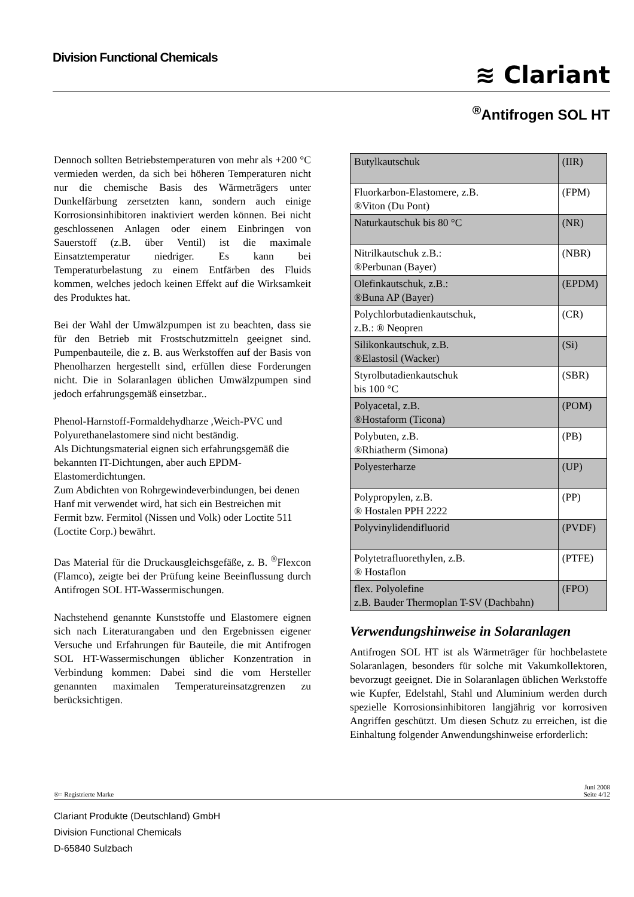Division Functional Chemicals
≋ Clariant
<sup>®</sup>Antifrogen SOL HT
Dennoch sollten Betriebstemperaturen von mehr als +200 °C vermieden werden, da sich bei höheren Temperaturen nicht nur die chemische Basis des Wärmeträgers unter Dunkelfärbung zersetzten kann, sondern auch einige Korrosionsinhibitoren inaktiviert werden können. Bei nicht geschlossenen Anlagen oder einem Einbringen von Sauerstoff (z.B. über Ventil) ist die maximale Einsatztemperatur niedriger. Es kann bei Temperaturbelastung zu einem Entfärben des Fluids kommen, welches jedoch keinen Effekt auf die Wirksamkeit des Produktes hat.
Bei der Wahl der Umwälzpumpen ist zu beachten, dass sie für den Betrieb mit Frostschutzmitteln geeignet sind. Pumpenbauteile, die z. B. aus Werkstoffen auf der Basis von Phenolharzen hergestellt sind, erfüllen diese Forderungen nicht. Die in Solaranlagen üblichen Umwälzpumpen sind jedoch erfahrungsgemäß einsetzbar..
Phenol-Harnstoff-Formaldehydharze ,Weich-PVC und Polyurethanelastomere sind nicht beständig.
Als Dichtungsmaterial eignen sich erfahrungsgemäß die bekannten IT-Dichtungen, aber auch EPDM-Elastomerdichtungen.
Zum Abdichten von Rohrgewindeverbindungen, bei denen Hanf mit verwendet wird, hat sich ein Bestreichen mit Fermit bzw. Fermitol (Nissen und Volk) oder Loctite 511 (Loctite Corp.) bewährt.
Das Material für die Druckausgleichsgefäße, z. B. <sup>®</sup>Flexcon (Flamco), zeigte bei der Prüfung keine Beeinflussung durch Antifrogen SOL HT-Wassermischungen.
Nachstehend genannte Kunststoffe und Elastomere eignen sich nach Literaturangaben und den Ergebnissen eigener Versuche und Erfahrungen für Bauteile, die mit Antifrogen SOL HT-Wassermischungen üblicher Konzentration in Verbindung kommen: Dabei sind die vom Hersteller genannten maximalen Temperatureinsatzgrenzen zu berücksichtigen.
| Butylkautschuk | (IIR) |
| Fluorkarbon-Elastomere, z.B. ®Viton (Du Pont) | (FPM) |
| Naturkautschuk bis 80 °C | (NR) |
| Nitrilkautschuk z.B.: ®Perbunan (Bayer) | (NBR) |
| Olefinkautschuk, z.B.: ®Buna AP (Bayer) | (EPDM) |
| Polychlorbutadienkautschuk, z.B.: ® Neopren | (CR) |
| Silikonkautschuk, z.B. ®Elastosil (Wacker) | (Si) |
| Styrolbutadienkautschuk bis 100 °C | (SBR) |
| Polyacetal, z.B. ®Hostaform (Ticona) | (POM) |
| Polybuten, z.B. ®Rhiatherm (Simona) | (PB) |
| Polyesterharze | (UP) |
| Polypropylen, z.B. ® Hostalen PPH 2222 | (PP) |
| Polyvinylidendifluorid | (PVDF) |
| Polytetrafluorethylen, z.B. ® Hostaflon | (PTFE) |
| flex. Polyolefine z.B. Bauder Thermoplan T-SV (Dachbahn) | (FPO) |
Verwendungshinweise in Solaranlagen
Antifrogen SOL HT ist als Wärmeträger für hochbelastete Solaranlagen, besonders für solche mit Vakumkollektoren, bevorzugt geeignet. Die in Solaranlagen üblichen Werkstoffe wie Kupfer, Edelstahl, Stahl und Aluminium werden durch spezielle Korrosionsinhibitoren langjährig vor korrosiven Angriffen geschützt. Um diesen Schutz zu erreichen, ist die Einhaltung folgender Anwendungshinweise erforderlich:
®= Registrierte Marke
Juni 2008
Seite 4/12
Clariant Produkte (Deutschland) GmbH
Division Functional Chemicals
D-65840 Sulzbach